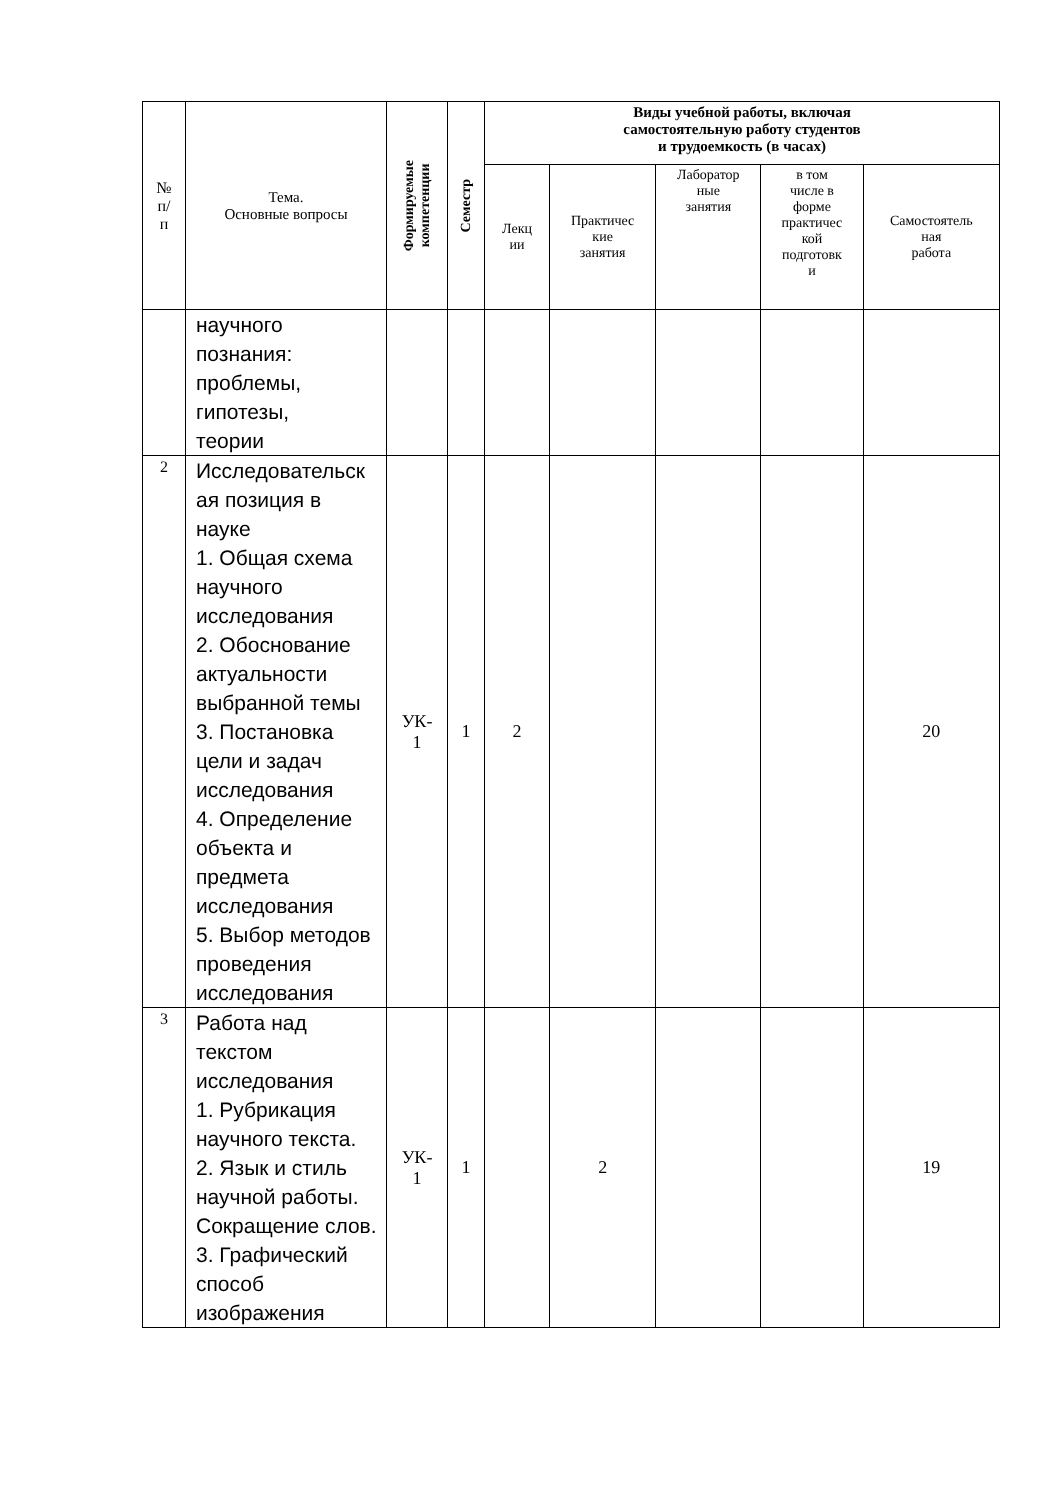| № п/ п | Тема. Основные вопросы | Формируемые компетенции | Семестр | Виды учебной работы, включая самостоятельную работу студентов и трудоемкость (в часах) | | | | |
| --- | --- | --- | --- | --- | --- | --- | --- | --- |
| | | | | Лекц ии | Практичес кие занятия | Лаборатор ные занятия | в том числе в форме практичес кой подготовк и | Самостоятель ная работа |
| | научного познания: проблемы, гипотезы, теории | | | | | | | |
| 2 | Исследовательск ая позиция в науке 1. Общая схема научного исследования 2. Обоснование актуальности выбранной темы 3. Постановка цели и задач исследования 4. Определение объекта и предмета исследования 5. Выбор методов проведения исследования | УК- 1 | 1 | 2 | | | | 20 |
| 3 | Работа над текстом исследования 1. Рубрикация научного текста. 2. Язык и стиль научной работы. Сокращение слов. 3. Графический способ изображения | УК- 1 | 1 | | 2 | | | 19 |